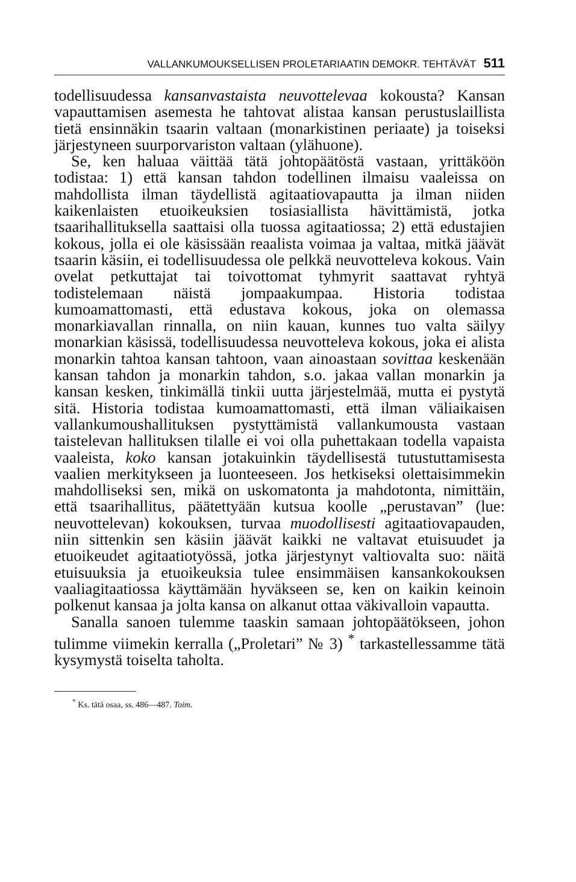VALLANKUMOUKSELLISEN PROLETARIAATIN DEMOKR. TEHTÄVÄT 511
todellisuudessa kansanvastaista neuvottelevaa kokousta? Kansan vapauttamisen asemesta he tahtovat alistaa kansan perustuslaillista tietä ensinnäkin tsaarin valtaan (monarkistinen periaate) ja toiseksi järjestyneen suurporvariston valtaan (ylähuone).
Se, ken haluaa väittää tätä johtopäätöstä vastaan, yrittäköön todistaa: 1) että kansan tahdon todellinen ilmaisu vaaleissa on mahdollista ilman täydellistä agitaatiovapautta ja ilman niiden kaikenlaisten etuoikeuksien tosiasiallista hävittämistä, jotka tsaarihallituksella saattaisi olla tuossa agitaatiossa; 2) että edustajien kokous, jolla ei ole käsissään reaalista voimaa ja valtaa, mitkä jäävät tsaarin käsiin, ei todellisuudessa ole pelkkä neuvotteleva kokous. Vain ovelat petkuttajat tai toivottomat tyhmyrit saattavat ryhtyä todistelemaan näistä jompaakumpaa. Historia todistaa kumoamattomasti, että edustava kokous, joka on olemassa monarkiavallan rinnalla, on niin kauan, kunnes tuo valta säilyy monarkian käsissä, todellisuudessa neuvotteleva kokous, joka ei alista monarkin tahtoa kansan tahtoon, vaan ainoastaan sovittaa keskenään kansan tahdon ja monarkin tahdon, s.o. jakaa vallan monarkin ja kansan kesken, tinkimällä tinkii uutta järjestelmää, mutta ei pystytä sitä. Historia todistaa kumoamattomasti, että ilman väliaikaisen vallankumoushallituksen pystyttämistä vallankumousta vastaan taistelevan hallituksen tilalle ei voi olla puhettakaan todella vapaista vaaleista, koko kansan jotakuinkin täydellisestä tutustuttamisesta vaalien merkitykseen ja luonteeseen. Jos hetkiseksi olettaisimmekin mahdolliseksi sen, mikä on uskomatonta ja mahdotonta, nimittäin, että tsaarihallitus, päätettyään kutsua koolle „perustavan” (lue: neuvottelevan) kokouksen, turvaa muodollisesti agitaatiovapauden, niin sittenkin sen käsiin jäävät kaikki ne valtavat etuisuudet ja etuoikeudet agitaatiotyössä, jotka järjestynyt valtiovalta suo: näitä etuisuuksia ja etuoikeuksia tulee ensimmäisen kansankokouksen vaaliagitaatiossa käyttämään hyväkseen se, ken on kaikin keinoin polkenut kansaa ja jolta kansa on alkanut ottaa väkivalloin vapautta.
Sanalla sanoen tulemme taaskin samaan johtopäätökseen, johon tulimme viimekin kerralla („Proletari” № 3) <sup>*</sup> tarkastellessamme tätä kysymystä toiselta taholta.
<sup>*</sup> Ks. tätä osaa, ss. 486—487. Toim.